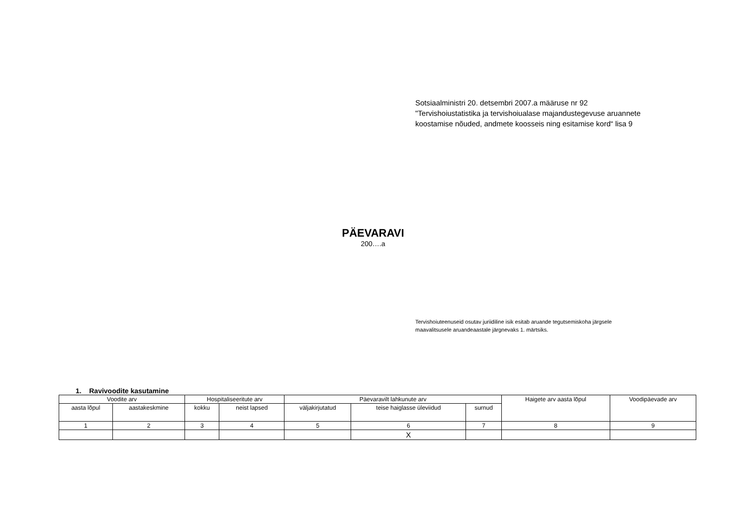Sotsiaalministri 20. detsembri 2007.a määruse nr 92
"Tervishoiustatistika ja tervishoiualase majandustegevuse aruannete
koostamise nõuded, andmete koosseis ning esitamise kord“ lisa 9
PÄEVARAVI
200….a
Tervishoiuteenuseid osutav juriidiline isik esitab aruande tegutsemiskoha järgsele
maavalitsusele aruandeaastale järgnevaks 1. märtsiks.
1. Ravivoodite kasutamine
| Voodite arv | | Hospitaliseeritute arv | | Päevaravilt lahkunute arv | | | Haigete arv aasta lõpul | Voodipäevade arv |
| --- | --- | --- | --- | --- | --- | --- | --- | --- |
| aasta lõpul | aastakeskmine | kokku | neist lapsed | väljakirjutatud | teise haiglasse üleviidud | surnud | | |
| 1 | 2 | 3 | 4 | 5 | 6 | 7 | 8 | 9 |
| | | | | | X | | | |